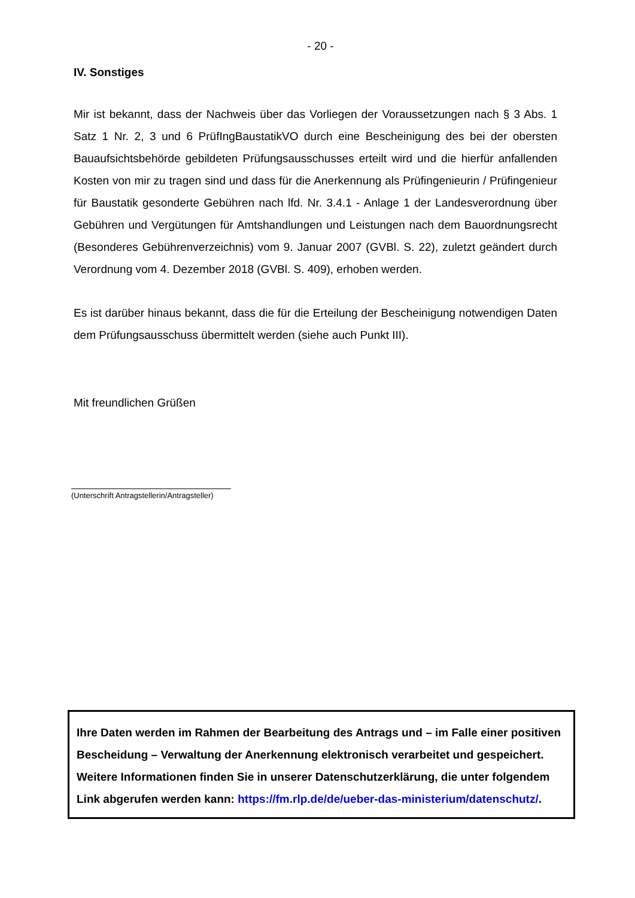- 20 -
IV. Sonstiges
Mir ist bekannt, dass der Nachweis über das Vorliegen der Voraussetzungen nach § 3 Abs. 1 Satz 1 Nr. 2, 3 und 6 PrüfIngBaustatikVO durch eine Bescheinigung des bei der obersten Bauaufsichtsbehörde gebildeten Prüfungsausschusses erteilt wird und die hierfür anfallenden Kosten von mir zu tragen sind und dass für die Anerkennung als Prüfingenieurin / Prüfingenieur für Baustatik gesonderte Gebühren nach lfd. Nr. 3.4.1 - Anlage 1 der Landesverordnung über Gebühren und Vergütungen für Amtshandlungen und Leistungen nach dem Bauordnungsrecht (Besonderes Gebührenverzeichnis) vom 9. Januar 2007 (GVBl. S. 22), zuletzt geändert durch Verordnung vom 4. Dezember 2018 (GVBl. S. 409), erhoben werden.
Es ist darüber hinaus bekannt, dass die für die Erteilung der Bescheinigung notwendigen Daten dem Prüfungsausschuss übermittelt werden (siehe auch Punkt III).
Mit freundlichen Grüßen
(Unterschrift Antragstellerin/Antragsteller)
Ihre Daten werden im Rahmen der Bearbeitung des Antrags und – im Falle einer positiven Bescheidung – Verwaltung der Anerkennung elektronisch verarbeitet und gespeichert. Weitere Informationen finden Sie in unserer Datenschutzerklärung, die unter folgendem Link abgerufen werden kann: https://fm.rlp.de/de/ueber-das-ministerium/datenschutz/.